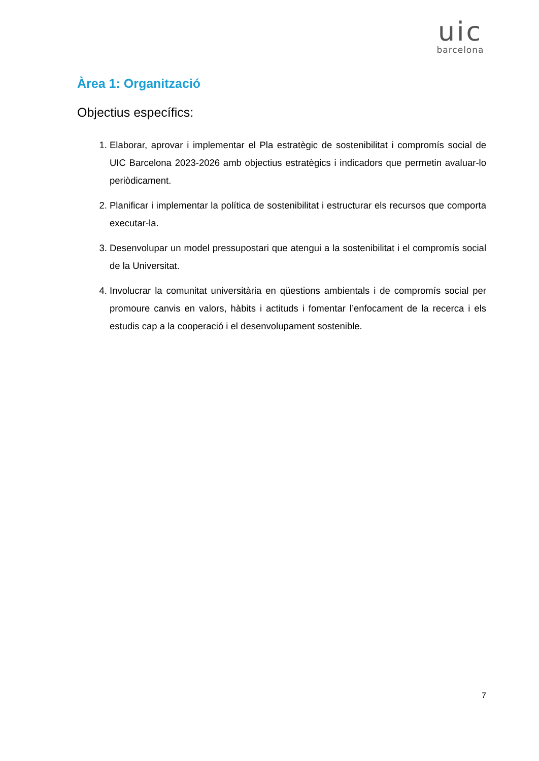uic
barcelona
Àrea 1: Organització
Objectius específics:
1. Elaborar, aprovar i implementar el Pla estratègic de sostenibilitat i compromís social de UIC Barcelona 2023-2026 amb objectius estratègics i indicadors que permetin avaluar-lo periòdicament.
2. Planificar i implementar la política de sostenibilitat i estructurar els recursos que comporta executar-la.
3. Desenvolupar un model pressupostari que atengui a la sostenibilitat i el compromís social de la Universitat.
4. Involucrar la comunitat universitària en qüestions ambientals i de compromís social per promoure canvis en valors, hàbits i actituds i fomentar l’enfocament de la recerca i els estudis cap a la cooperació i el desenvolupament sostenible.
7